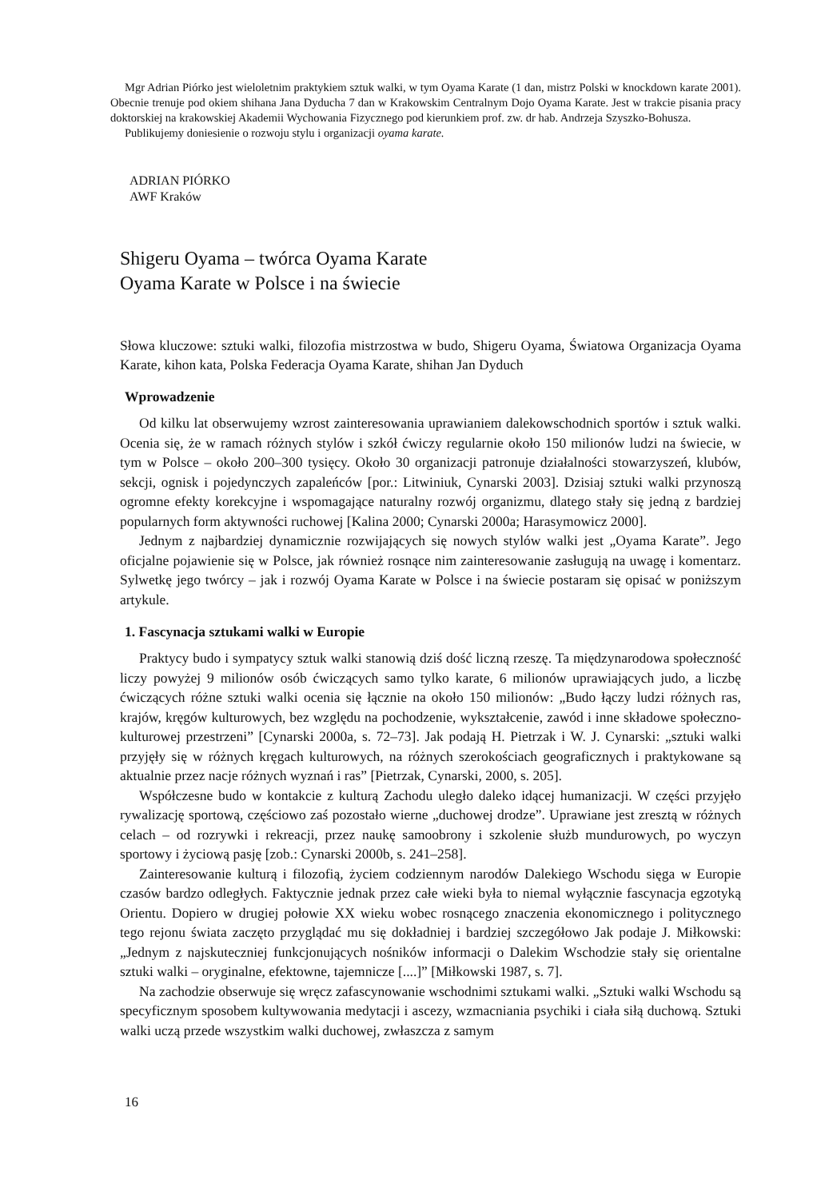Mgr Adrian Piórko jest wieloletnim praktykiem sztuk walki, w tym Oyama Karate (1 dan, mistrz Polski w knockdown karate 2001). Obecnie trenuje pod okiem shihana Jana Dyducha 7 dan w Krakowskim Centralnym Dojo Oyama Karate. Jest w trakcie pisania pracy doktorskiej na krakowskiej Akademii Wychowania Fizycznego pod kierunkiem prof. zw. dr hab. Andrzeja Szyszko-Bohusza.
Publikujemy doniesienie o rozwoju stylu i organizacji oyama karate.
ADRIAN PIÓRKO
AWF Kraków
Shigeru Oyama – twórca Oyama Karate
Oyama Karate w Polsce i na świecie
Słowa kluczowe: sztuki walki, filozofia mistrzostwa w budo, Shigeru Oyama, Światowa Organizacja Oyama Karate, kihon kata, Polska Federacja Oyama Karate, shihan Jan Dyduch
Wprowadzenie
Od kilku lat obserwujemy wzrost zainteresowania uprawianiem dalekowschodnich sportów i sztuk walki. Ocenia się, że w ramach różnych stylów i szkół ćwiczy regularnie około 150 milionów ludzi na świecie, w tym w Polsce – około 200–300 tysięcy. Około 30 organizacji patronuje działalności stowarzyszeń, klubów, sekcji, ognisk i pojedynczych zapaleńców [por.: Litwiniuk, Cynarski 2003]. Dzisiaj sztuki walki przynoszą ogromne efekty korekcyjne i wspomagające naturalny rozwój organizmu, dlatego stały się jedną z bardziej popularnych form aktywności ruchowej [Kalina 2000; Cynarski 2000a; Harasymowicz 2000].
Jednym z najbardziej dynamicznie rozwijających się nowych stylów walki jest „Oyama Karate”. Jego oficjalne pojawienie się w Polsce, jak również rosnące nim zainteresowanie zasługują na uwagę i komentarz. Sylwetkę jego twórcy – jak i rozwój Oyama Karate w Polsce i na świecie postaram się opisać w poniższym artykule.
1. Fascynacja sztukami walki w Europie
Praktycy budo i sympatycy sztuk walki stanowią dziś dość liczną rzeszę. Ta międzynarodowa społeczność liczy powyżej 9 milionów osób ćwiczących samo tylko karate, 6 milionów uprawiających judo, a liczbę ćwiczących różne sztuki walki ocenia się łącznie na około 150 milionów: „Budo łączy ludzi różnych ras, krajów, kręgów kulturowych, bez względu na pochodzenie, wykształcenie, zawód i inne składowe społeczno-kulturowej przestrzeni” [Cynarski 2000a, s. 72–73]. Jak podają H. Pietrzak i W. J. Cynarski: „sztuki walki przyjęły się w różnych kręgach kulturowych, na różnych szerokościach geograficznych i praktykowane są aktualnie przez nacje różnych wyznań i ras” [Pietrzak, Cynarski, 2000, s. 205].
Współczesne budo w kontakcie z kulturą Zachodu uległo daleko idącej humanizacji. W części przyjęło rywalizację sportową, częściowo zaś pozostało wierne „duchowej drodze”. Uprawiane jest zresztą w różnych celach – od rozrywki i rekreacji, przez naukę samoobrony i szkolenie służb mundurowych, po wyczyn sportowy i życiową pasję [zob.: Cynarski 2000b, s. 241–258].
Zainteresowanie kulturą i filozofią, życiem codziennym narodów Dalekiego Wschodu sięga w Europie czasów bardzo odległych. Faktycznie jednak przez całe wieki była to niemal wyłącznie fascynacja egzotyką Orientu. Dopiero w drugiej połowie XX wieku wobec rosnącego znaczenia ekonomicznego i politycznego tego rejonu świata zaczęto przyglądać mu się dokładniej i bardziej szczegółowo Jak podaje J. Miłkowski: „Jednym z najskuteczniej funkcjonujących nośników informacji o Dalekim Wschodzie stały się orientalne sztuki walki – oryginalne, efektowne, tajemnicze [....]” [Miłkowski 1987, s. 7].
Na zachodzie obserwuje się wręcz zafascynowanie wschodnimi sztukami walki. „Sztuki walki Wschodu są specyficznym sposobem kultywowania medytacji i ascezy, wzmacniania psychiki i ciała siłą duchową. Sztuki walki uczą przede wszystkim walki duchowej, zwłaszcza z samym
16